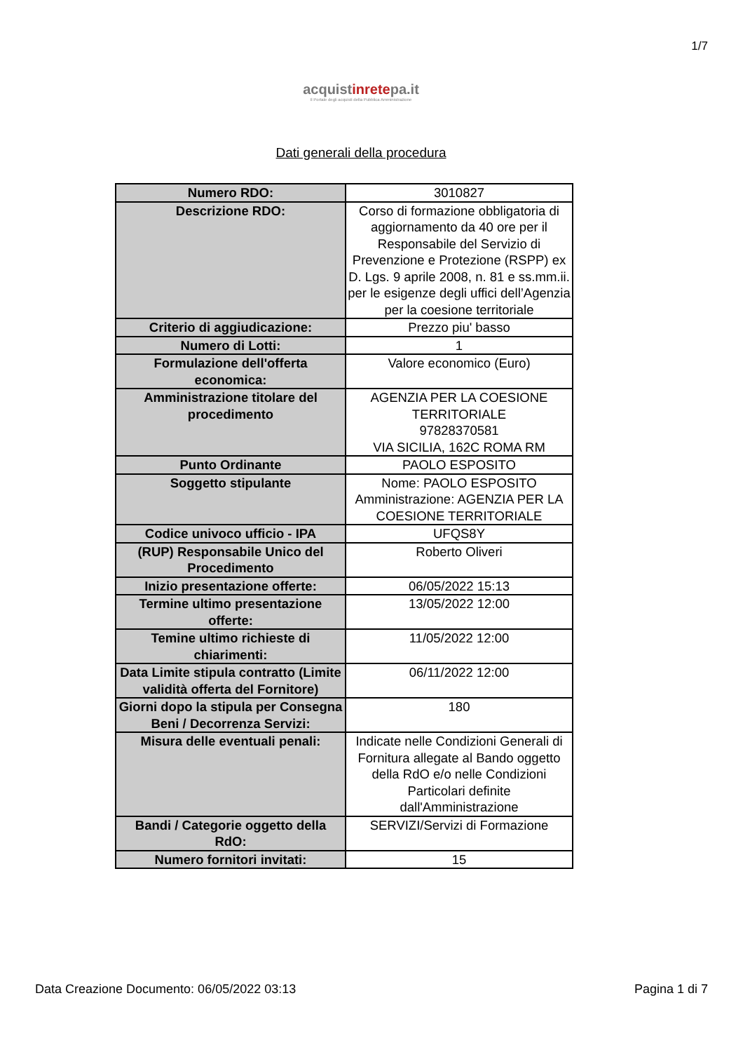1/7
acquistinretepa.it
Il Portale degli acquisti della Pubblica Amministrazione
Dati generali della procedura
| Numero RDO: | 3010827 |
| Descrizione RDO: | Corso di formazione obbligatoria di aggiornamento da 40 ore per il Responsabile del Servizio di Prevenzione e Protezione (RSPP) ex D. Lgs. 9 aprile 2008, n. 81 e ss.mm.ii. per le esigenze degli uffici dell’Agenzia per la coesione territoriale |
| Criterio di aggiudicazione: | Prezzo piu' basso |
| Numero di Lotti: | 1 |
| Formulazione dell'offerta economica: | Valore economico (Euro) |
| Amministrazione titolare del procedimento | AGENZIA PER LA COESIONE TERRITORIALE 97828370581 VIA SICILIA, 162C ROMA RM |
| Punto Ordinante | PAOLO ESPOSITO |
| Soggetto stipulante | Nome: PAOLO ESPOSITO Amministrazione: AGENZIA PER LA COESIONE TERRITORIALE |
| Codice univoco ufficio - IPA | UFQS8Y |
| (RUP) Responsabile Unico del Procedimento | Roberto Oliveri |
| Inizio presentazione offerte: | 06/05/2022 15:13 |
| Termine ultimo presentazione offerte: | 13/05/2022 12:00 |
| Temine ultimo richieste di chiarimenti: | 11/05/2022 12:00 |
| Data Limite stipula contratto (Limite validità offerta del Fornitore) | 06/11/2022 12:00 |
| Giorni dopo la stipula per Consegna Beni / Decorrenza Servizi: | 180 |
| Misura delle eventuali penali: | Indicate nelle Condizioni Generali di Fornitura allegate al Bando oggetto della RdO e/o nelle Condizioni Particolari definite dall'Amministrazione |
| Bandi / Categorie oggetto della RdO: | SERVIZI/Servizi di Formazione |
| Numero fornitori invitati: | 15 |
Data Creazione Documento: 06/05/2022 03:13 Pagina 1 di 7